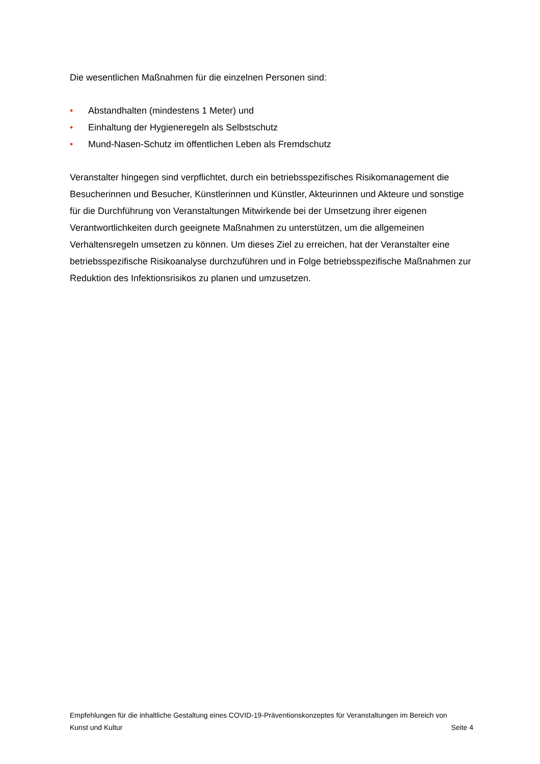Die wesentlichen Maßnahmen für die einzelnen Personen sind:
• Abstandhalten (mindestens 1 Meter) und
• Einhaltung der Hygieneregeln als Selbstschutz
• Mund-Nasen-Schutz im öffentlichen Leben als Fremdschutz
Veranstalter hingegen sind verpflichtet, durch ein betriebsspezifisches Risikomanagement die Besucherinnen und Besucher, Künstlerinnen und Künstler, Akteurinnen und Akteure und sonstige für die Durchführung von Veranstaltungen Mitwirkende bei der Umsetzung ihrer eigenen Verantwortlichkeiten durch geeignete Maßnahmen zu unterstützen, um die allgemeinen Verhaltensregeln umsetzen zu können. Um dieses Ziel zu erreichen, hat der Veranstalter eine betriebsspezifische Risikoanalyse durchzuführen und in Folge betriebsspezifische Maßnahmen zur Reduktion des Infektionsrisikos zu planen und umzusetzen.
Empfehlungen für die inhaltliche Gestaltung eines COVID-19-Präventionskonzeptes für Veranstaltungen im Bereich von
Kunst und Kultur Seite 4